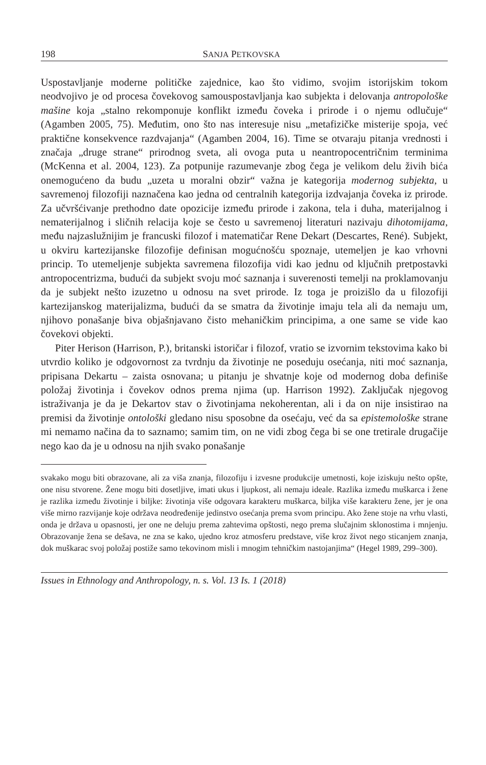198 SANJA PETKOVSKA
Uspostavljanje moderne političke zajednice, kao što vidimo, svojim istorijskim tokom neodvojivo je od procesa čovekovog samouspostavljanja kao subjekta i delovanja antropološke mašine koja „stalno rekomponuje konflikt između čoveka i prirode i o njemu odlučuje“ (Agamben 2005, 75). Međutim, ono što nas interesuje nisu „metafizičke misterije spoja, već praktične konsekvence razdvajanja“ (Agamben 2004, 16). Time se otvaraju pitanja vrednosti i značaja „druge strane“ prirodnog sveta, ali ovoga puta u neantropocentričnim terminima (McKenna et al. 2004, 123). Za potpunije razumevanje zbog čega je velikom delu živih bića onemogućeno da budu „uzeta u moralni obzir“ važna je kategorija modernog subjekta, u savremenoj filozofiji naznačena kao jedna od centralnih kategorija izdvajanja čoveka iz prirode. Za učvršćivanje prethodno date opozicije između prirode i zakona, tela i duha, materijalnog i nematerijalnog i sličnih relacija koje se često u savremenoj literaturi nazivaju dihotomijama, među najzaslužnijim je francuski filozof i matematičar Rene Dekart (Descartes, René). Subjekt, u okviru kartezijanske filozofije definisan mogućnošću spoznaje, utemeljen je kao vrhovni princip. To utemeljenje subjekta savremena filozofija vidi kao jednu od ključnih pretpostavki antropocentrizma, budući da subjekt svoju moć saznanja i suverenosti temelji na proklamovanju da je subjekt nešto izuzetno u odnosu na svet prirode. Iz toga je proizišlo da u filozofiji kartezijanskog materijalizma, budući da se smatra da životinje imaju tela ali da nemaju um, njihovo ponašanje biva objašnjavano čisto mehaničkim principima, a one same se vide kao čovekovi objekti.
Piter Herison (Harrison, P.), britanski istoričar i filozof, vratio se izvornim tekstovima kako bi utvrdio koliko je odgovornost za tvrdnju da životinje ne poseduju osećanja, niti moć saznanja, pripisana Dekartu – zaista osnovana; u pitanju je shvatnje koje od modernog doba definiše položaj životinja i čovekov odnos prema njima (up. Harrison 1992). Zaključak njegovog istraživanja je da je Dekartov stav o životinjama nekoherentan, ali i da on nije insistirao na premisi da životinje ontološki gledano nisu sposobne da osećaju, već da sa epistemološke strane mi nemamo načina da to saznamo; samim tim, on ne vidi zbog čega bi se one tretirale drugačije nego kao da je u odnosu na njih svako ponašanje
svakako mogu biti obrazovane, ali za viša znanja, filozofiju i izvesne produkcije umetnosti, koje iziskuju nešto opšte, one nisu stvorene. Žene mogu biti dosetljive, imati ukus i ljupkost, ali nemaju ideale. Razlika između muškarca i žene je razlika između životinje i biljke: životinja više odgovara karakteru muškarca, biljka više karakteru žene, jer je ona više mirno razvijanje koje održava neodređenije jedinstvo osećanja prema svom principu. Ako žene stoje na vrhu vlasti, onda je država u opasnosti, jer one ne deluju prema zahtevima opštosti, nego prema slučajnim sklonostima i mnjenju. Obrazovanje žena se dešava, ne zna se kako, ujedno kroz atmosferu predstave, više kroz život nego sticanjem znanja, dok muškarac svoj položaj postiže samo tekovinom misli i mnogim tehničkim nastojanjima“ (Hegel 1989, 299–300).
Issues in Ethnology and Anthropology, n. s. Vol. 13 Is. 1 (2018)